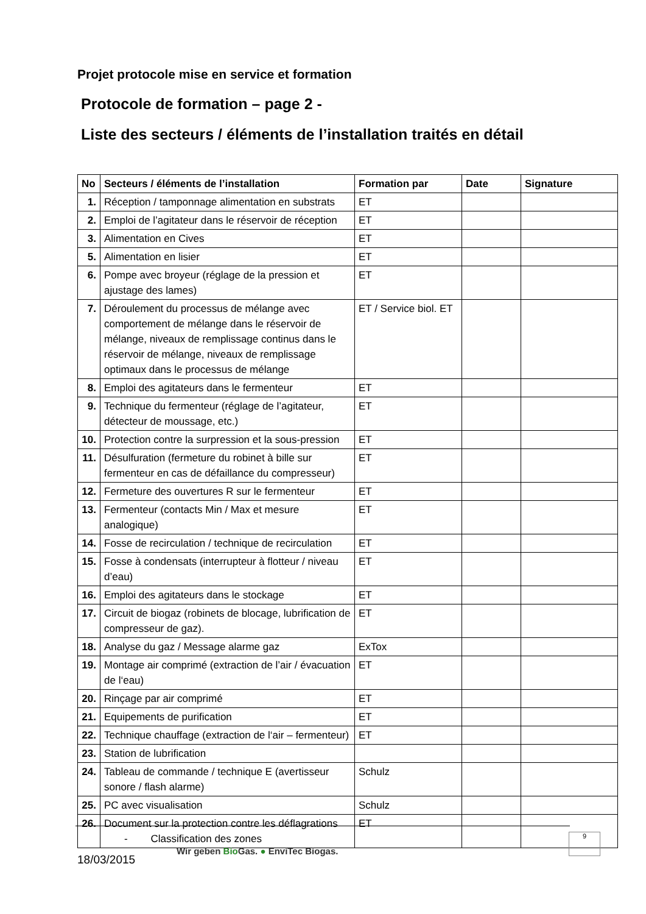Projet protocole mise en service et formation
Protocole de formation – page 2 -
Liste des secteurs / éléments de l’installation traités en détail
| No | Secteurs / éléments de l’installation | Formation par | Date | Signature |
| --- | --- | --- | --- | --- |
| 1. | Réception / tamponnage alimentation en substrats | ET | | |
| 2. | Emploi de l’agitateur dans le réservoir de réception | ET | | |
| 3. | Alimentation en Cives | ET | | |
| 5. | Alimentation en lisier | ET | | |
| 6. | Pompe avec broyeur (réglage de la pression et ajustage des lames) | ET | | |
| 7. | Déroulement du processus de mélange avec comportement de mélange dans le réservoir de mélange, niveaux de remplissage continus dans le réservoir de mélange, niveaux de remplissage optimaux dans le processus de mélange | ET / Service biol. ET | | |
| 8. | Emploi des agitateurs dans le fermenteur | ET | | |
| 9. | Technique du fermenteur (réglage de l’agitateur, détecteur de moussage, etc.) | ET | | |
| 10. | Protection contre la surpression et la sous-pression | ET | | |
| 11. | Désulfuration (fermeture du robinet à bille sur fermenteur en cas de défaillance du compresseur) | ET | | |
| 12. | Fermeture des ouvertures R sur le fermenteur | ET | | |
| 13. | Fermenteur (contacts Min / Max et mesure analogique) | ET | | |
| 14. | Fosse de recirculation / technique de recirculation | ET | | |
| 15. | Fosse à condensats (interrupteur à flotteur / niveau d’eau) | ET | | |
| 16. | Emploi des agitateurs dans le stockage | ET | | |
| 17. | Circuit de biogaz (robinets de blocage, lubrification de compresseur de gaz). | ET | | |
| 18. | Analyse du gaz / Message alarme gaz | ExTox | | |
| 19. | Montage air comprimé (extraction de l’air / évacuation de l‘eau) | ET | | |
| 20. | Rinçage par air comprimé | ET | | |
| 21. | Equipements de purification | ET | | |
| 22. | Technique chauffage (extraction de l‘air – fermenteur) | ET | | |
| 23. | Station de lubrification | | | |
| 24. | Tableau de commande / technique E (avertisseur sonore / flash alarme) | Schulz | | |
| 25. | PC avec visualisation | Schulz | | |
| 26. | Document sur la protection contre les déflagrations - Classification des zones | ET | | |
18/03/2015
Wir geben Bio Gas. ● EnviTec Biogas.
9